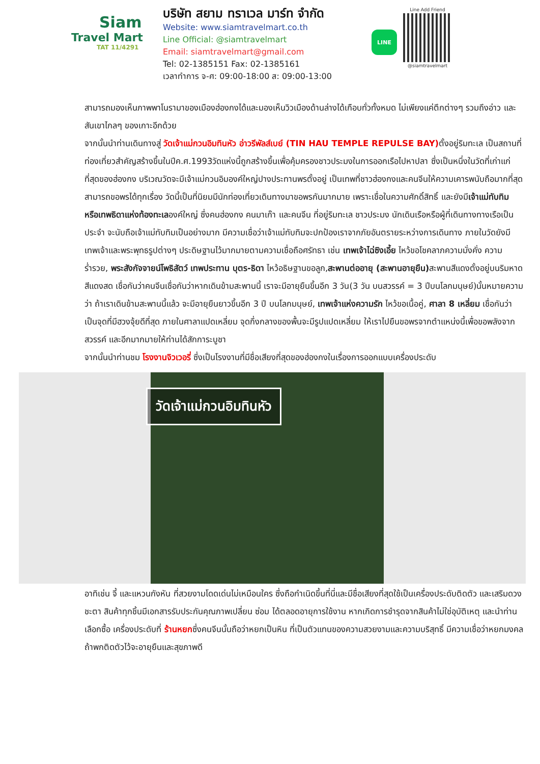Siam
Travel Mart
TAT 11/4291
บริษัท สยาม ทราเวล มาร์ท จำกัด
Website: www.siamtravelmart.co.th
Line Official: @siamtravelmart
Email: siamtravelmart@gmail.com
Tel: 02-1385151 Fax: 02-1385161
เวลาทำการ จ-ศ: 09:00-18:00 ส: 09:00-13:00
LINE
Line Add Friend
@siamtravelmart
สามารถมองเห็นภาพพาโนรามาของเมืองฮ่องกงได้และมองเห็นวิวเมืองด้านล่างได้เกือบทั่วทั้งหมด ไม่เพียงแค่ตึกต่างๆ รวมถึงอ่าว และสันเขาไกลๆ ของเกาะอีกด้วย
จากนั้นนำท่านเดินทางสู่ วัดเจ้าแม่กวนอิมทินหัว อ่าวรีพัลส์เบย์ (TIN HAU TEMPLE REPULSE BAY) ตั้งอยู่ริมทะเล เป็นสถานที่ท่องเที่ยวสำคัญสร้างขึ้นในปีค.ศ.1993วัดแห่งนี้ถูกสร้างขึ้นเพื่อคุ้มครองชาวประมงในการออกเรือไปหาปลา ซึ่งเป็นหนึ่งในวัดที่เก่าแก่ที่สุดของฮ่องกง บริเวณวัดจะมีเจ้าแม่กวนอิมองค์ใหญ่ปางประทานพรตั้งอยู่ เป็นเทพที่ชาวฮ่องกงและคนจีนให้ความเคารพนับถือมากที่สุด สามารถขอพรได้ทุกเรื่อง วัดนี้เป็นที่นิยมมีนักท่องเที่ยวเดินทางมาขอพรกันมากมาย เพราะเชื่อในความศักดิ์สิทธิ์ และยังมีเจ้าแม่ทับทิม หรือเทพธิดาแห่งท้องทะเลองค์ใหญ่ ซึ่งคนฮ่องกง คนมาเก๊า และคนจีน ที่อยู่ริมทะเล ชาวประมง นักเดินเรือหรือผู้ที่เดินทางทางเรือเป็นประจำ จะนับถือเจ้าแม่ทับทิมเป็นอย่างมาก มีความเชื่อว่าเจ้าแม่ทับทิมจะปกป้องเราจากภัยอันตรายระหว่างการเดินทาง ภายในวัดยังมีเทพเจ้าและพระพุทธรูปต่างๆ ประดิษฐานไว้มากมายตามความเชื่อถือศรัทธา เช่น เทพเจ้าไฉ่ซิงเอี้ย ไหว้ขอโชคลาภความมั่งคั่ง ความร่ำรวย, พระสังกัจจายน์โพธิสัตว์ เทพประทาน บุตร-ธิดา ไหว้อธิษฐานขอลูก,สะพานต่ออายุ (สะพานอายุยืน) สะพานสีแดงตั้งอยู่บนริมหาด สีแดงสด เชื่อกันว่าคนจีนเชื่อกันว่าหากเดินข้ามสะพานนี้ เราจะมีอายุยืนขึ้นอีก 3 วัน(3 วัน บนสวรรค์ = 3 ปีบนโลกมนุษย์)นั้นหมายความว่า ถ้าเราเดินข้ามสะพานนี้แล้ว จะมีอายุยืนยาวขึ้นอีก 3 ปี บนโลกมนุษย์, เทพเจ้าแห่งความรัก ไหว้ขอเนื้อคู่, ศาลา 8 เหลี่ยม เชื่อกันว่าเป็นจุดที่มีฮวงจุ้ยดีที่สุด ภายในศาลาแปดเหลี่ยม จุดกึ่งกลางของพื้นจะมีรูปแปดเหลี่ยม ให้เราไปยืนขอพรจากตำแหน่งนี้เพื่อขอพลังจากสวรรค์ และอีกมากมายให้ท่านได้สักการะบูชา
จากนั้นนำท่านชม โรงงานจิวเวอรี่ ซึ่งเป็นโรงงานที่มีชื่อเสียงที่สุดของฮ่องกงในเรื่องการออกแบบเครื่องประดับ
วัดเจ้าแม่กวนอิมทินหัว
อาทิเช่น จี้ และแหวนกังหัน ที่สวยงามโดดเด่นไม่เหมือนใคร ซึ่งถือกำเนิดขึ้นที่นี่และมีชื่อเสียงที่สุดใช้เป็นเครื่องประดับติดตัว และเสริมดวงชะตา สินค้าทุกชิ้นมีเอกสารรับประกันคุณภาพเปลี่ยน ซ่อม ได้ตลอดอายุการใช้งาน หากเกิดการชำรุดจากสินค้าไม่ใช่อุบัติเหตุ และนำท่านเลือกซื้อ เครื่องประดับที่ ร้านหยกซึ่งคนจีนนั้นถือว่าหยกเป็นหิน ที่เป็นตัวแทนของความสวยงามและความบริสุทธิ์ มีความเชื่อว่าหยกมงคล ถ้าพกติดตัวไว้จะอายุยืนและสุขภาพดี